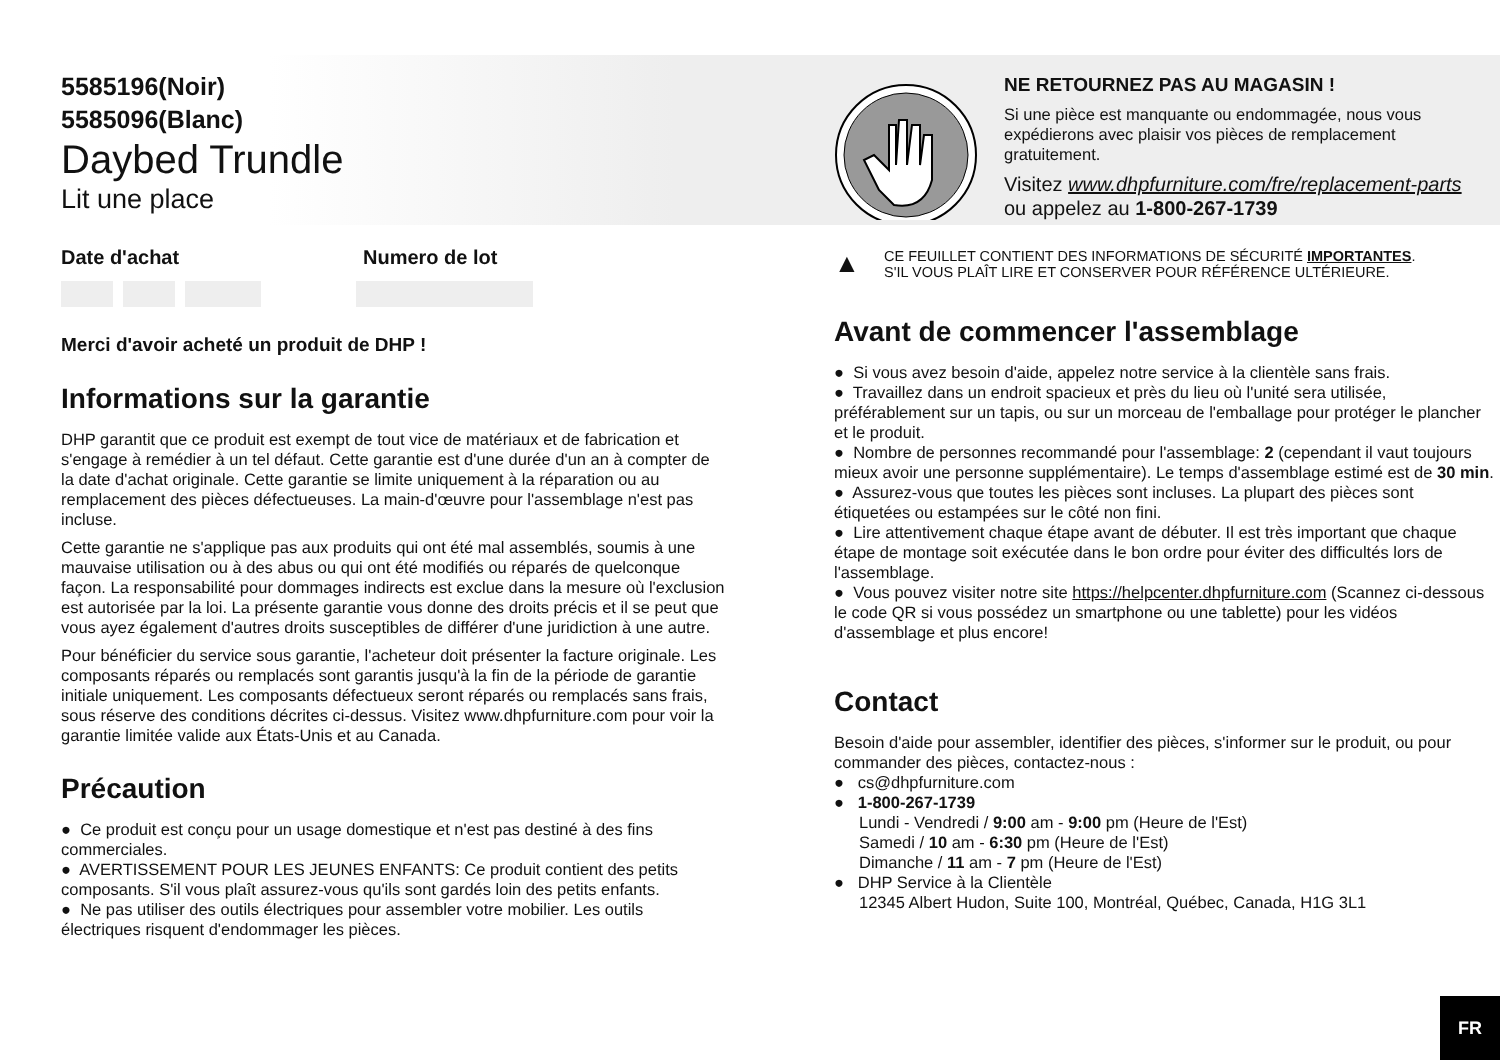5585196(Noir)
5585096(Blanc)
Daybed Trundle
Lit une place
Date d'achat Numero de lot
Merci d'avoir acheté un produit de DHP !
Informations sur la garantie
DHP garantit que ce produit est exempt de tout vice de matériaux et de fabrication et s'engage à remédier à un tel défaut. Cette garantie est d'une durée d'un an à compter de la date d'achat originale. Cette garantie se limite uniquement à la réparation ou au remplacement des pièces défectueuses. La main-d'œuvre pour l'assemblage n'est pas incluse.
Cette garantie ne s'applique pas aux produits qui ont été mal assemblés, soumis à une mauvaise utilisation ou à des abus ou qui ont été modifiés ou réparés de quelconque façon. La responsabilité pour dommages indirects est exclue dans la mesure où l'exclusion est autorisée par la loi. La présente garantie vous donne des droits précis et il se peut que vous ayez également d'autres droits susceptibles de différer d'une juridiction à une autre.
Pour bénéficier du service sous garantie, l'acheteur doit présenter la facture originale. Les composants réparés ou remplacés sont garantis jusqu'à la fin de la période de garantie initiale uniquement. Les composants défectueux seront réparés ou remplacés sans frais, sous réserve des conditions décrites ci-dessus. Visitez www.dhpfurniture.com pour voir la garantie limitée valide aux États-Unis et au Canada.
Précaution
● Ce produit est conçu pour un usage domestique et n'est pas destiné à des fins commerciales.
● AVERTISSEMENT POUR LES JEUNES ENFANTS: Ce produit contient des petits composants. S'il vous plaît assurez-vous qu'ils sont gardés loin des petits enfants.
● Ne pas utiliser des outils électriques pour assembler votre mobilier. Les outils électriques risquent d'endommager les pièces.
NE RETOURNEZ PAS AU MAGASIN !
Si une pièce est manquante ou endommagée, nous vous expédierons avec plaisir vos pièces de remplacement gratuitement.
Visitez www.dhpfurniture.com/fre/replacement-parts
ou appelez au 1-800-267-1739
▲
CE FEUILLET CONTIENT DES INFORMATIONS DE SÉCURITÉ IMPORTANTES.
S'IL VOUS PLAÎT LIRE ET CONSERVER POUR RÉFÉRENCE ULTÉRIEURE.
Avant de commencer l'assemblage
● Si vous avez besoin d'aide, appelez notre service à la clientèle sans frais.
● Travaillez dans un endroit spacieux et près du lieu où l'unité sera utilisée, préférablement sur un tapis, ou sur un morceau de l'emballage pour protéger le plancher et le produit.
● Nombre de personnes recommandé pour l'assemblage: 2 (cependant il vaut toujours mieux avoir une personne supplémentaire). Le temps d'assemblage estimé est de 30 min.
● Assurez-vous que toutes les pièces sont incluses. La plupart des pièces sont étiquetées ou estampées sur le côté non fini.
● Lire attentivement chaque étape avant de débuter. Il est très important que chaque étape de montage soit exécutée dans le bon ordre pour éviter des difficultés lors de l'assemblage.
● Vous pouvez visiter notre site https://helpcenter.dhpfurniture.com (Scannez ci-dessous le code QR si vous possédez un smartphone ou une tablette) pour les vidéos d'assemblage et plus encore!
Contact
Besoin d'aide pour assembler, identifier des pièces, s'informer sur le produit, ou pour commander des pièces, contactez-nous :
● cs@dhpfurniture.com
● 1-800-267-1739
Lundi - Vendredi / 9:00 am - 9:00 pm (Heure de l'Est)
Samedi / 10 am - 6:30 pm (Heure de l'Est)
Dimanche / 11 am - 7 pm (Heure de l'Est)
● DHP Service à la Clientèle
12345 Albert Hudon, Suite 100, Montréal, Québec, Canada, H1G 3L1
FR